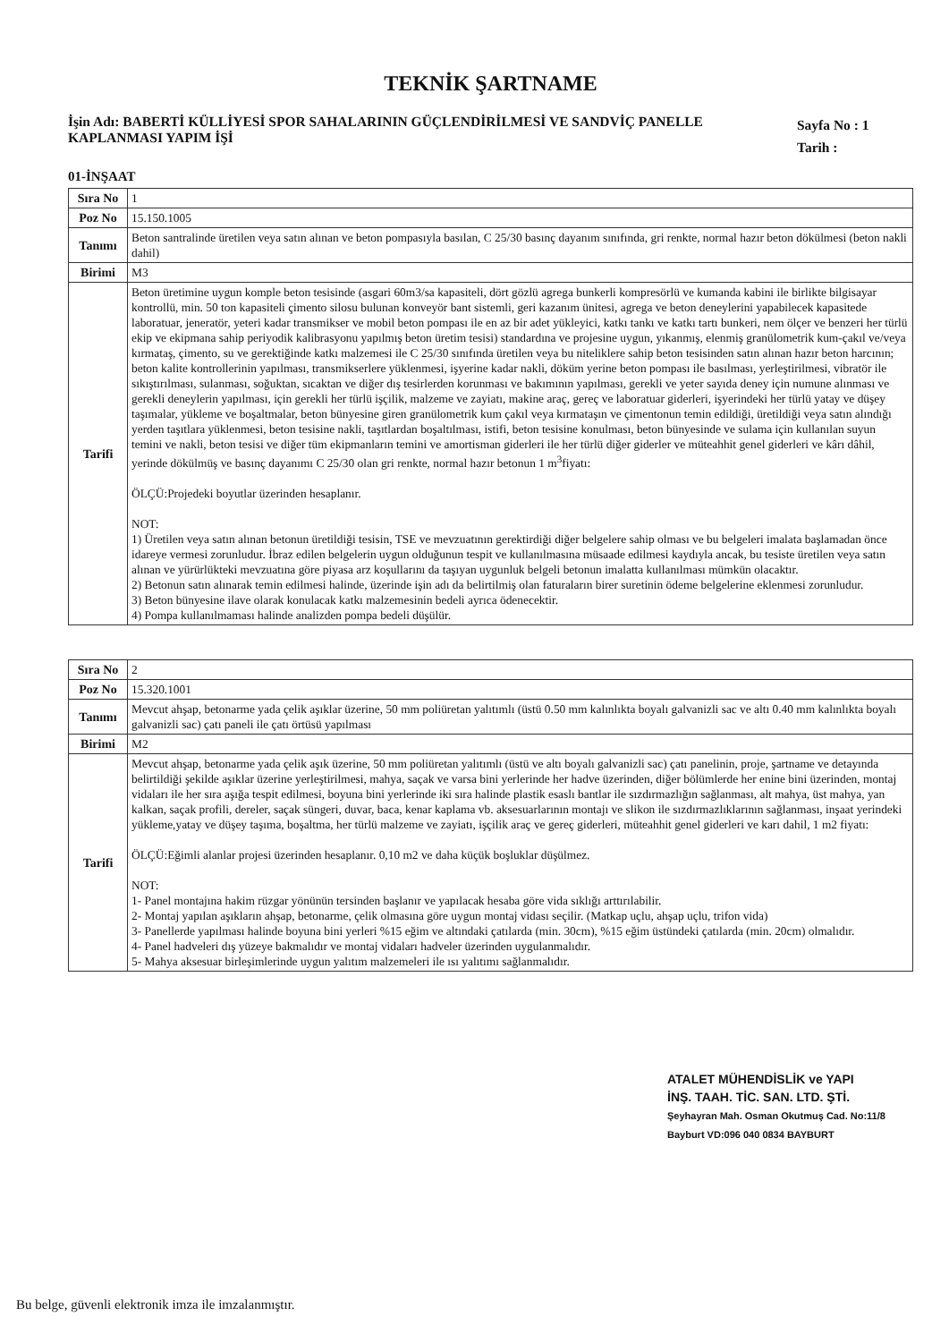TEKNİK ŞARTNAME
İşin Adı: BABERTİ KÜLLİYESİ SPOR SAHALARININ GÜÇLENDİRİLMESİ VE SANDVİÇ PANELLE KAPLANMASI YAPIM İŞİ
Sayfa No : 1
Tarih :
01-İNŞAAT
| Sıra No | 1 |
| Poz No | 15.150.1005 |
| Tanımı | Beton santralinde üretilen veya satın alınan ve beton pompasıyla basılan, C 25/30 basınç dayanım sınıfında, gri renkte, normal hazır beton dökülmesi (beton nakli dahil) |
| Birimi | M3 |
| Tarifi | Beton üretimine uygun komple beton tesisinde (asgari 60m3/sa kapasiteli, dört gözlü agrega bunkerli kompresörlü ve kumanda kabini ile birlikte bilgisayar kontrollü, min. 50 ton kapasiteli çimento silosu bulunan konveyör bant sistemli, geri kazanım ünitesi, agrega ve beton deneylerini yapabilecek kapasitede laboratuar, jeneratör, yeteri kadar transmikser ve mobil beton pompası ile en az bir adet yükleyici, katkı tankı ve katkı tartı bunkeri, nem ölçer ve benzeri her türlü ekip ve ekipmana sahip periyodik kalibrasyonu yapılmış beton üretim tesisi) standardına ve projesine uygun, yıkanmış, elenmiş granülometrik kum-çakıl ve/veya kırmataş, çimento, su ve gerektiğinde katkı malzemesi ile C 25/30 sınıfında üretilen veya bu niteliklere sahip beton tesisinden satın alınan hazır beton harcının; beton kalite kontrollerinin yapılması, transmikserlere yüklenmesi, işyerine kadar nakli, döküm yerine beton pompası ile basılması, yerleştirilmesi, vibratör ile sıkıştırılması, sulanması, soğuktan, sıcaktan ve diğer dış tesirlerden korunması ve bakımının yapılması, gerekli ve yeter sayıda deney için numune alınması ve gerekli deneylerin yapılması, için gerekli her türlü işçilik, malzeme ve zayiatı, makine araç, gereç ve laboratuar giderleri, işyerindeki her türlü yatay ve düşey taşımalar, yükleme ve boşaltmalar, beton bünyesine giren granülometrik kum çakıl veya kırmataşın ve çimentonun temin edildiği, üretildiği veya satın alındığı yerden taşıtlara yüklenmesi, beton tesisine nakli, taşıtlardan boşaltılması, istifi, beton tesisine konulması, beton bünyesinde ve sulama için kullanılan suyun temini ve nakli, beton tesisi ve diğer tüm ekipmanların temini ve amortisman giderleri ile her türlü diğer giderler ve müteahhit genel giderleri ve kârı dâhil, yerinde dökülmüş ve basınç dayanımı C 25/30 olan gri renkte, normal hazır betonun 1 m<sup>3</sup>fiyatı: ÖLÇÜ:Projedeki boyutlar üzerinden hesaplanır. NOT: 1) Üretilen veya satın alınan betonun üretildiği tesisin, TSE ve mevzuatının gerektirdiği diğer belgelere sahip olması ve bu belgeleri imalata başlamadan önce idareye vermesi zorunludur. İbraz edilen belgelerin uygun olduğunun tespit ve kullanılmasına müsaade edilmesi kaydıyla ancak, bu tesiste üretilen veya satın alınan ve yürürlükteki mevzuatına göre piyasa arz koşullarını da taşıyan uygunluk belgeli betonun imalatta kullanılması mümkün olacaktır. 2) Betonun satın alınarak temin edilmesi halinde, üzerinde işin adı da belirtilmiş olan faturaların birer suretinin ödeme belgelerine eklenmesi zorunludur. 3) Beton bünyesine ilave olarak konulacak katkı malzemesinin bedeli ayrıca ödenecektir. 4) Pompa kullanılmaması halinde analizden pompa bedeli düşülür. |
| Sıra No | 2 |
| Poz No | 15.320.1001 |
| Tanımı | Mevcut ahşap, betonarme yada çelik aşıklar üzerine, 50 mm poliüretan yalıtımlı (üstü 0.50 mm kalınlıkta boyalı galvanizli sac ve altı 0.40 mm kalınlıkta boyalı galvanizli sac) çatı paneli ile çatı örtüsü yapılması |
| Birimi | M2 |
| Tarifi | Mevcut ahşap, betonarme yada çelik aşık üzerine, 50 mm poliüretan yalıtımlı (üstü ve altı boyalı galvanizli sac) çatı panelinin, proje, şartname ve detayında belirtildiği şekilde aşıklar üzerine yerleştirilmesi, mahya, saçak ve varsa bini yerlerinde her hadve üzerinden, diğer bölümlerde her enine bini üzerinden, montaj vidaları ile her sıra aşığa tespit edilmesi, boyuna bini yerlerinde iki sıra halinde plastik esaslı bantlar ile sızdırmazlığın sağlanması, alt mahya, üst mahya, yan kalkan, saçak profili, dereler, saçak süngeri, duvar, baca, kenar kaplama vb. aksesuarlarının montajı ve slikon ile sızdırmazlıklarının sağlanması, inşaat yerindeki yükleme,yatay ve düşey taşıma, boşaltma, her türlü malzeme ve zayiatı, işçilik araç ve gereç giderleri, müteahhit genel giderleri ve karı dahil, 1 m2 fiyatı: ÖLÇÜ:Eğimli alanlar projesi üzerinden hesaplanır. 0,10 m2 ve daha küçük boşluklar düşülmez. NOT: 1- Panel montajına hakim rüzgar yönünün tersinden başlanır ve yapılacak hesaba göre vida sıklığı arttırılabilir. 2- Montaj yapılan aşıkların ahşap, betonarme, çelik olmasına göre uygun montaj vidası seçilir. (Matkap uçlu, ahşap uçlu, trifon vida) 3- Panellerde yapılması halinde boyuna bini yerleri %15 eğim ve altındaki çatılarda (min. 30cm), %15 eğim üstündeki çatılarda (min. 20cm) olmalıdır. 4- Panel hadveleri dış yüzeye bakmalıdır ve montaj vidaları hadveler üzerinden uygulanmalıdır. 5- Mahya aksesuar birleşimlerinde uygun yalıtım malzemeleri ile ısı yalıtımı sağlanmalıdır. |
ATALET MÜHENDİSLİK ve YAPI
İNŞ. TAAH. TİC. SAN. LTD. ŞTİ.
Şeyhayran Mah. Osman Okutmuş Cad. No:11/8
Bayburt VD:096 040 0834 BAYBURT
Bu belge, güvenli elektronik imza ile imzalanmıştır.